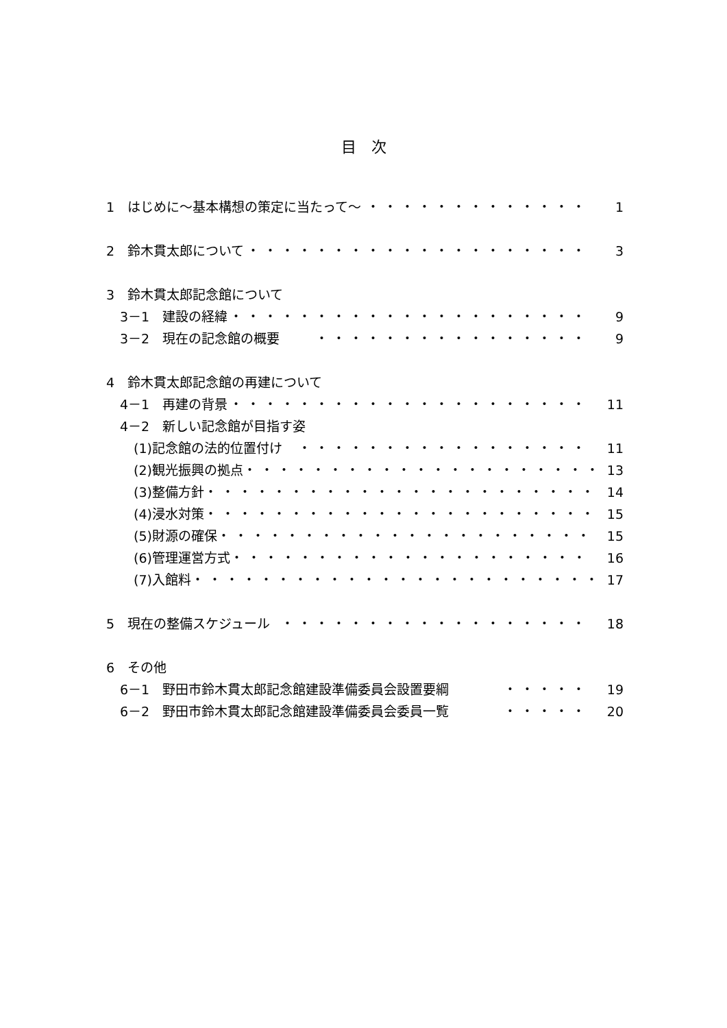目　次
1　はじめに～基本構想の策定に当たって～ ・・・・・・・・・・・・・ 1
2　鈴木貫太郎について ・・・・・・・・・・・・・・・・・・・・ 3
3　鈴木貫太郎記念館について
3－1　建設の経緯 ・・・・・・・・・・・・・・・・・・・・・ 9
3－2　現在の記念館の概要 ・・・・・・・・・・・・・・・・ 9
4　鈴木貫太郎記念館の再建について
4－1　再建の背景 ・・・・・・・・・・・・・・・・・・・・・ 11
4－2　新しい記念館が目指す姿
(1)記念館の法的位置付け ・・・・・・・・・・・・・・・・・ 11
(2)観光振興の拠点 ・・・・・・・・・・・・・・・・・・・・・ 13
(3)整備方針 ・・・・・・・・・・・・・・・・・・・・・・・ 14
(4)浸水対策 ・・・・・・・・・・・・・・・・・・・・・・・ 15
(5)財源の確保 ・・・・・・・・・・・・・・・・・・・・・・ 15
(6)管理運営方式 ・・・・・・・・・・・・・・・・・・・・・ 16
(7)入館料 ・・・・・・・・・・・・・・・・・・・・・・・・ 17
5　現在の整備スケジュール ・・・・・・・・・・・・・・・・・・ 18
6　その他
6－1　野田市鈴木貫太郎記念館建設準備委員会設置要綱 ・・・・・ 19
6－2　野田市鈴木貫太郎記念館建設準備委員会委員一覧 ・・・・・ 20